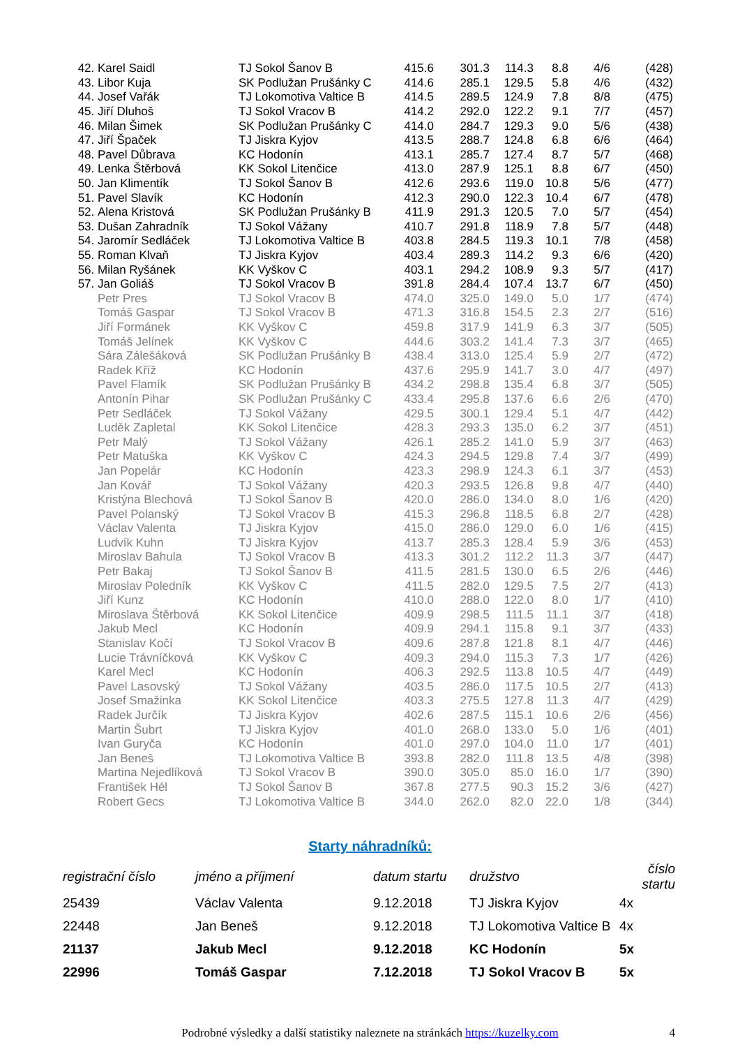| 42. | Karel Saidl | TJ Sokol Šanov B | 415.6 | 301.3 | 114.3 | 8.8 | 4/6 | (428) |
| 43. | Libor Kuja | SK Podlužan Prušánky C | 414.6 | 285.1 | 129.5 | 5.8 | 4/6 | (432) |
| 44. | Josef Vařák | TJ Lokomotiva Valtice B | 414.5 | 289.5 | 124.9 | 7.8 | 8/8 | (475) |
| 45. | Jiří Dluhoš | TJ Sokol Vracov B | 414.2 | 292.0 | 122.2 | 9.1 | 7/7 | (457) |
| 46. | Milan Šimek | SK Podlužan Prušánky C | 414.0 | 284.7 | 129.3 | 9.0 | 5/6 | (438) |
| 47. | Jiří Špaček | TJ Jiskra Kyjov | 413.5 | 288.7 | 124.8 | 6.8 | 6/6 | (464) |
| 48. | Pavel Důbrava | KC Hodonín | 413.1 | 285.7 | 127.4 | 8.7 | 5/7 | (468) |
| 49. | Lenka Štěrbová | KK Sokol Litenčice | 413.0 | 287.9 | 125.1 | 8.8 | 6/7 | (450) |
| 50. | Jan Klimentík | TJ Sokol Šanov B | 412.6 | 293.6 | 119.0 | 10.8 | 5/6 | (477) |
| 51. | Pavel Slavík | KC Hodonín | 412.3 | 290.0 | 122.3 | 10.4 | 6/7 | (478) |
| 52. | Alena Kristová | SK Podlužan Prušánky B | 411.9 | 291.3 | 120.5 | 7.0 | 5/7 | (454) |
| 53. | Dušan Zahradník | TJ Sokol Vážany | 410.7 | 291.8 | 118.9 | 7.8 | 5/7 | (448) |
| 54. | Jaromír Sedláček | TJ Lokomotiva Valtice B | 403.8 | 284.5 | 119.3 | 10.1 | 7/8 | (458) |
| 55. | Roman Klvaň | TJ Jiskra Kyjov | 403.4 | 289.3 | 114.2 | 9.3 | 6/6 | (420) |
| 56. | Milan Ryšánek | KK Vyškov C | 403.1 | 294.2 | 108.9 | 9.3 | 5/7 | (417) |
| 57. | Jan Goliáš | TJ Sokol Vracov B | 391.8 | 284.4 | 107.4 | 13.7 | 6/7 | (450) |
| | Petr Pres | TJ Sokol Vracov B | 474.0 | 325.0 | 149.0 | 5.0 | 1/7 | (474) |
| | Tomáš Gaspar | TJ Sokol Vracov B | 471.3 | 316.8 | 154.5 | 2.3 | 2/7 | (516) |
| | Jiří Formánek | KK Vyškov C | 459.8 | 317.9 | 141.9 | 6.3 | 3/7 | (505) |
| | Tomáš Jelínek | KK Vyškov C | 444.6 | 303.2 | 141.4 | 7.3 | 3/7 | (465) |
| | Sára Zálešáková | SK Podlužan Prušánky B | 438.4 | 313.0 | 125.4 | 5.9 | 2/7 | (472) |
| | Radek Kříž | KC Hodonín | 437.6 | 295.9 | 141.7 | 3.0 | 4/7 | (497) |
| | Pavel Flamík | SK Podlužan Prušánky B | 434.2 | 298.8 | 135.4 | 6.8 | 3/7 | (505) |
| | Antonín Pihar | SK Podlužan Prušánky C | 433.4 | 295.8 | 137.6 | 6.6 | 2/6 | (470) |
| | Petr Sedláček | TJ Sokol Vážany | 429.5 | 300.1 | 129.4 | 5.1 | 4/7 | (442) |
| | Luděk Zapletal | KK Sokol Litenčice | 428.3 | 293.3 | 135.0 | 6.2 | 3/7 | (451) |
| | Petr Malý | TJ Sokol Vážany | 426.1 | 285.2 | 141.0 | 5.9 | 3/7 | (463) |
| | Petr Matuška | KK Vyškov C | 424.3 | 294.5 | 129.8 | 7.4 | 3/7 | (499) |
| | Jan Popelár | KC Hodonín | 423.3 | 298.9 | 124.3 | 6.1 | 3/7 | (453) |
| | Jan Kovář | TJ Sokol Vážany | 420.3 | 293.5 | 126.8 | 9.8 | 4/7 | (440) |
| | Kristýna Blechová | TJ Sokol Šanov B | 420.0 | 286.0 | 134.0 | 8.0 | 1/6 | (420) |
| | Pavel Polanský | TJ Sokol Vracov B | 415.3 | 296.8 | 118.5 | 6.8 | 2/7 | (428) |
| | Václav Valenta | TJ Jiskra Kyjov | 415.0 | 286.0 | 129.0 | 6.0 | 1/6 | (415) |
| | Ludvík Kuhn | TJ Jiskra Kyjov | 413.7 | 285.3 | 128.4 | 5.9 | 3/6 | (453) |
| | Miroslav Bahula | TJ Sokol Vracov B | 413.3 | 301.2 | 112.2 | 11.3 | 3/7 | (447) |
| | Petr Bakaj | TJ Sokol Šanov B | 411.5 | 281.5 | 130.0 | 6.5 | 2/6 | (446) |
| | Miroslav Poledník | KK Vyškov C | 411.5 | 282.0 | 129.5 | 7.5 | 2/7 | (413) |
| | Jiří Kunz | KC Hodonín | 410.0 | 288.0 | 122.0 | 8.0 | 1/7 | (410) |
| | Miroslava Štěrbová | KK Sokol Litenčice | 409.9 | 298.5 | 111.5 | 11.1 | 3/7 | (418) |
| | Jakub Mecl | KC Hodonín | 409.9 | 294.1 | 115.8 | 9.1 | 3/7 | (433) |
| | Stanislav Kočí | TJ Sokol Vracov B | 409.6 | 287.8 | 121.8 | 8.1 | 4/7 | (446) |
| | Lucie Trávníčková | KK Vyškov C | 409.3 | 294.0 | 115.3 | 7.3 | 1/7 | (426) |
| | Karel Mecl | KC Hodonín | 406.3 | 292.5 | 113.8 | 10.5 | 4/7 | (449) |
| | Pavel Lasovský | TJ Sokol Vážany | 403.5 | 286.0 | 117.5 | 10.5 | 2/7 | (413) |
| | Josef Smažinka | KK Sokol Litenčice | 403.3 | 275.5 | 127.8 | 11.3 | 4/7 | (429) |
| | Radek Jurčík | TJ Jiskra Kyjov | 402.6 | 287.5 | 115.1 | 10.6 | 2/6 | (456) |
| | Martin Šubrt | TJ Jiskra Kyjov | 401.0 | 268.0 | 133.0 | 5.0 | 1/6 | (401) |
| | Ivan Guryča | KC Hodonín | 401.0 | 297.0 | 104.0 | 11.0 | 1/7 | (401) |
| | Jan Beneš | TJ Lokomotiva Valtice B | 393.8 | 282.0 | 111.8 | 13.5 | 4/8 | (398) |
| | Martina Nejedlíková | TJ Sokol Vracov B | 390.0 | 305.0 | 85.0 | 16.0 | 1/7 | (390) |
| | František Hél | TJ Sokol Šanov B | 367.8 | 277.5 | 90.3 | 15.2 | 3/6 | (427) |
| | Robert Gecs | TJ Lokomotiva Valtice B | 344.0 | 262.0 | 82.0 | 22.0 | 1/8 | (344) |
Starty náhradníků:
| registrační číslo | jméno a příjmení | datum startu | družstvo | číslo startu |
| --- | --- | --- | --- | --- |
| 25439 | Václav Valenta | 9.12.2018 | TJ Jiskra Kyjov | 4x |
| 22448 | Jan Beneš | 9.12.2018 | TJ Lokomotiva Valtice B | 4x |
| 21137 | Jakub Mecl | 9.12.2018 | KC Hodonín | 5x |
| 22996 | Tomáš Gaspar | 7.12.2018 | TJ Sokol Vracov B | 5x |
Podrobné výsledky a další statistiky naleznete na stránkách https://kuzelky.com
4